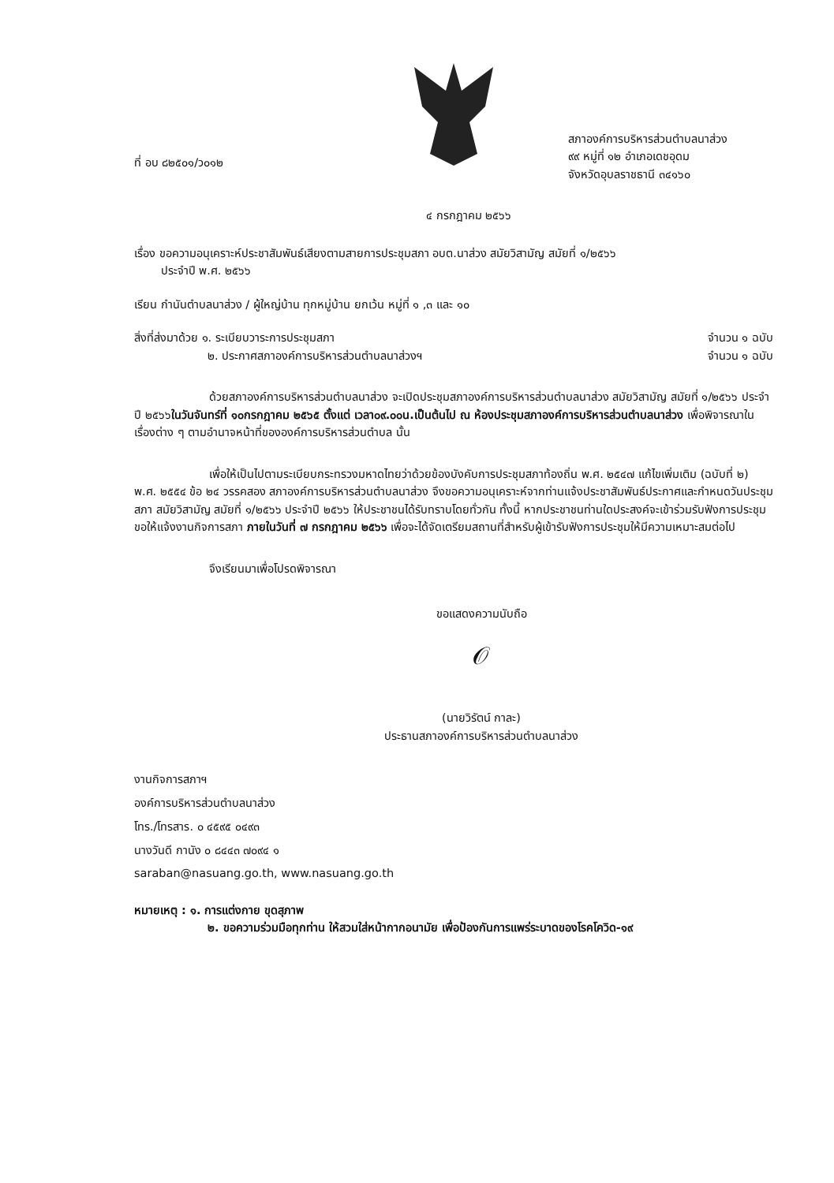ที่ อบ ๘๒๕๐๑/ว๐๑๒
สภาองค์การบริหารส่วนตำบลนาส่วง
๙๙ หมู่ที่ ๑๒ อำเภอเดชอุดม
จังหวัดอุบลราชธานี ๓๔๑๖๐
๔ กรกฎาคม ๒๕๖๖
เรื่อง ขอความอนุเคราะห์ประชาสัมพันธ์เสียงตามสายการประชุมสภา อบต.นาส่วง สมัยวิสามัญ สมัยที่ ๑/๒๕๖๖
   ประจำปี พ.ศ. ๒๕๖๖
เรียน กำนันตำบลนาส่วง / ผู้ใหญ่บ้าน ทุกหมู่บ้าน ยกเว้น หมู่ที่ ๑ ,๓ และ ๑๐
สิ่งที่ส่งมาด้วย ๑. ระเบียบวาระการประชุมสภา จำนวน ๑ ฉบับ
๒. ประกาศสภาองค์การบริหารส่วนตำบลนาส่วงฯ จำนวน ๑ ฉบับ
ด้วยสภาองค์การบริหารส่วนตำบลนาส่วง จะเปิดประชุมสภาองค์การบริหารส่วนตำบลนาส่วง สมัยวิสามัญ สมัยที่ ๑/๒๕๖๖ ประจำปี ๒๕๖๖ในวันจันทร์ที่ ๑๐กรกฎาคม ๒๕๖๕ ตั้งแต่ เวลา๐๙.๐๐น.เป็นต้นไป ณ ห้องประชุมสภาองค์การบริหารส่วนตำบลนาส่วง เพื่อพิจารณาในเรื่องต่าง ๆ ตามอำนาจหน้าที่ขององค์การบริหารส่วนตำบล นั้น
เพื่อให้เป็นไปตามระเบียบกระทรวงมหาดไทยว่าด้วยข้องบังคับการประชุมสภาท้องถิ่น พ.ศ. ๒๕๔๗ แก้ไขเพิ่มเติม (ฉบับที่ ๒) พ.ศ. ๒๕๕๔ ข้อ ๒๔ วรรคสอง สภาองค์การบริหารส่วนตำบลนาส่วง จึงขอความอนุเคราะห์จากท่านแจ้งประชาสัมพันธ์ประกาศและกำหนดวันประชุมสภา สมัยวิสามัญ สมัยที่ ๑/๒๕๖๖ ประจำปี ๒๕๖๖ ให้ประชาชนได้รับทราบโดยทั่วกัน ทั้งนี้ หากประชาชนท่านใดประสงค์จะเข้าร่วมรับฟังการประชุม ขอให้แจ้งงานกิจการสภา ภายในวันที่ ๗ กรกฎาคม ๒๕๖๖ เพื่อจะได้จัดเตรียมสถานที่สำหรับผู้เข้ารับฟังการประชุมให้มีความเหมาะสมต่อไป
จึงเรียนมาเพื่อโปรดพิจารณา
ขอแสดงความนับถือ
𝒪
(นายวิรัตน์ กาละ)
ประธานสภาองค์การบริหารส่วนตำบลนาส่วง
งานกิจการสภาฯ
องค์การบริหารส่วนตำบลนาส่วง
โทร./โทรสาร. ๐ ๔๕๙๕ ๐๔๙๓
นางวันดี กานัง ๐ ๘๔๔๓ ๗๐๙๔ ๑
saraban@nasuang.go.th, www.nasuang.go.th
หมายเหตุ : ๑. การแต่งกาย ขุดสุภาพ
๒. ขอความร่วมมือทุกท่าน ให้สวมใส่หน้ากากอนามัย เพื่อป้องกันการแพร่ระบาดของโรคโควิด-๑๙